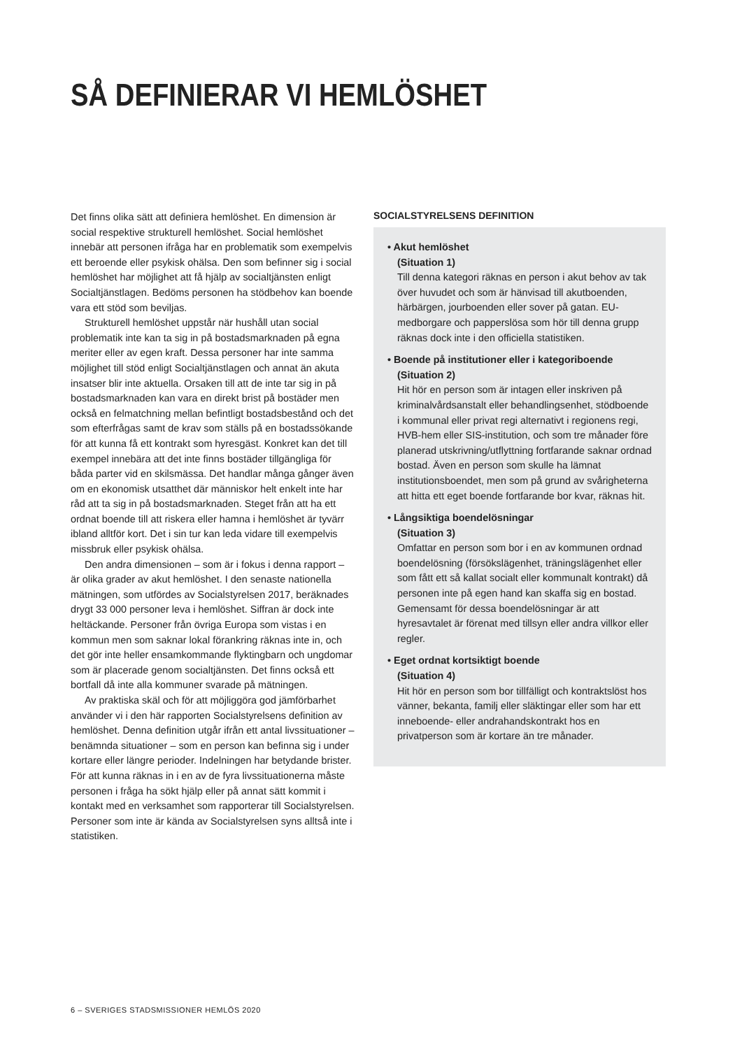SÅ DEFINIERAR VI HEMLÖSHET
Det finns olika sätt att definiera hemlöshet. En dimension är social respektive strukturell hemlöshet. Social hemlöshet innebär att personen ifråga har en problematik som exempelvis ett beroende eller psykisk ohälsa. Den som befinner sig i social hemlöshet har möjlighet att få hjälp av socialtjänsten enligt Socialtjänstlagen. Bedöms personen ha stödbehov kan boende vara ett stöd som beviljas.
Strukturell hemlöshet uppstår när hushåll utan social problematik inte kan ta sig in på bostadsmarknaden på egna meriter eller av egen kraft. Dessa personer har inte samma möjlighet till stöd enligt Socialtjänstlagen och annat än akuta insatser blir inte aktuella. Orsaken till att de inte tar sig in på bostadsmarknaden kan vara en direkt brist på bostäder men också en felmatchning mellan befintligt bostadsbestånd och det som efterfrågas samt de krav som ställs på en bostadssökande för att kunna få ett kontrakt som hyresgäst. Konkret kan det till exempel innebära att det inte finns bostäder tillgängliga för båda parter vid en skilsmässa. Det handlar många gånger även om en ekonomisk utsatthet där människor helt enkelt inte har råd att ta sig in på bostadsmarknaden. Steget från att ha ett ordnat boende till att riskera eller hamna i hemlöshet är tyvärr ibland alltför kort. Det i sin tur kan leda vidare till exempelvis missbruk eller psykisk ohälsa.
Den andra dimensionen – som är i fokus i denna rapport – är olika grader av akut hemlöshet. I den senaste nationella mätningen, som utfördes av Socialstyrelsen 2017, beräknades drygt 33 000 personer leva i hemlöshet. Siffran är dock inte heltäckande. Personer från övriga Europa som vistas i en kommun men som saknar lokal förankring räknas inte in, och det gör inte heller ensamkommande flyktingbarn och ungdomar som är placerade genom socialtjänsten. Det finns också ett bortfall då inte alla kommuner svarade på mätningen.
Av praktiska skäl och för att möjliggöra god jämförbarhet använder vi i den här rapporten Socialstyrelsens definition av hemlöshet. Denna definition utgår ifrån ett antal livssituationer – benämnda situationer – som en person kan befinna sig i under kortare eller längre perioder. Indelningen har betydande brister. För att kunna räknas in i en av de fyra livssituationerna måste personen i fråga ha sökt hjälp eller på annat sätt kommit i kontakt med en verksamhet som rapporterar till Socialstyrelsen. Personer som inte är kända av Socialstyrelsen syns alltså inte i statistiken.
SOCIALSTYRELSENS DEFINITION
• Akut hemlöshet
(Situation 1)
Till denna kategori räknas en person i akut behov av tak över huvudet och som är hänvisad till akutboenden, härbärgen, jourboenden eller sover på gatan. EU-medborgare och papperslösa som hör till denna grupp räknas dock inte i den officiella statistiken.
• Boende på institutioner eller i kategoriboende
(Situation 2)
Hit hör en person som är intagen eller inskriven på kriminalvårdsanstalt eller behandlingsenhet, stödboende i kommunal eller privat regi alternativt i regionens regi, HVB-hem eller SIS-institution, och som tre månader före planerad utskrivning/utflyttning fortfarande saknar ordnad bostad. Även en person som skulle ha lämnat institutionsboendet, men som på grund av svårigheterna att hitta ett eget boende fortfarande bor kvar, räknas hit.
• Långsiktiga boendelösningar
(Situation 3)
Omfattar en person som bor i en av kommunen ordnad boendelösning (försökslägenhet, träningslägenhet eller som fått ett så kallat socialt eller kommunalt kontrakt) då personen inte på egen hand kan skaffa sig en bostad. Gemensamt för dessa boendelösningar är att hyresavtalet är förenat med tillsyn eller andra villkor eller regler.
• Eget ordnat kortsiktigt boende
(Situation 4)
Hit hör en person som bor tillfälligt och kontraktslöst hos vänner, bekanta, familj eller släktingar eller som har ett inneboende- eller andrahandskontrakt hos en privatperson som är kortare än tre månader.
6 – SVERIGES STADSMISSIONER HEMLÖS 2020